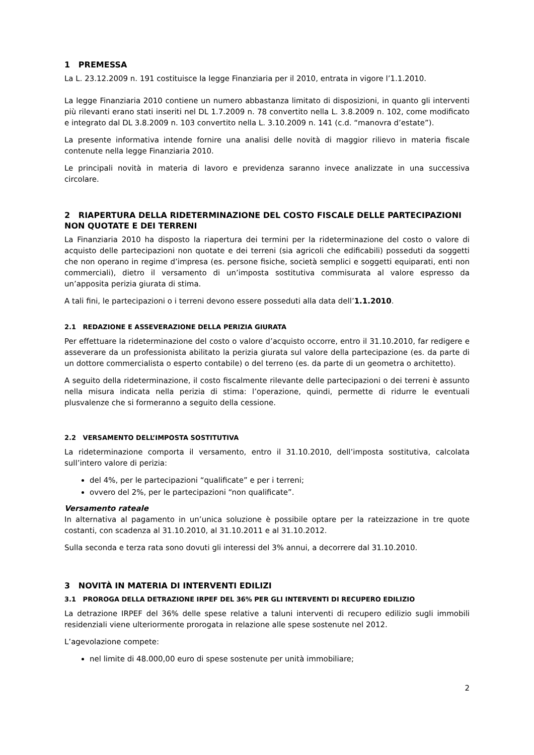1 PREMESSA
La L. 23.12.2009 n. 191 costituisce la legge Finanziaria per il 2010, entrata in vigore l’1.1.2010.
La legge Finanziaria 2010 contiene un numero abbastanza limitato di disposizioni, in quanto gli interventi più rilevanti erano stati inseriti nel DL 1.7.2009 n. 78 convertito nella L. 3.8.2009 n. 102, come modificato e integrato dal DL 3.8.2009 n. 103 convertito nella L. 3.10.2009 n. 141 (c.d. “manovra d’estate”).
La presente informativa intende fornire una analisi delle novità di maggior rilievo in materia fiscale contenute nella legge Finanziaria 2010.
Le principali novità in materia di lavoro e previdenza saranno invece analizzate in una successiva circolare.
2 RIAPERTURA DELLA RIDETERMINAZIONE DEL COSTO FISCALE DELLE PARTECIPAZIONI NON QUOTATE E DEI TERRENI
La Finanziaria 2010 ha disposto la riapertura dei termini per la rideterminazione del costo o valore di acquisto delle partecipazioni non quotate e dei terreni (sia agricoli che edificabili) posseduti da soggetti che non operano in regime d’impresa (es. persone fisiche, società semplici e soggetti equiparati, enti non commerciali), dietro il versamento di un’imposta sostitutiva commisurata al valore espresso da un’apposita perizia giurata di stima.
A tali fini, le partecipazioni o i terreni devono essere posseduti alla data dell’1.1.2010.
2.1 REDAZIONE E ASSEVERAZIONE DELLA PERIZIA GIURATA
Per effettuare la rideterminazione del costo o valore d’acquisto occorre, entro il 31.10.2010, far redigere e asseverare da un professionista abilitato la perizia giurata sul valore della partecipazione (es. da parte di un dottore commercialista o esperto contabile) o del terreno (es. da parte di un geometra o architetto).
A seguito della rideterminazione, il costo fiscalmente rilevante delle partecipazioni o dei terreni è assunto nella misura indicata nella perizia di stima: l’operazione, quindi, permette di ridurre le eventuali plusvalenze che si formeranno a seguito della cessione.
2.2 VERSAMENTO DELL’IMPOSTA SOSTITUTIVA
La rideterminazione comporta il versamento, entro il 31.10.2010, dell’imposta sostitutiva, calcolata sull’intero valore di perizia:
del 4%, per le partecipazioni “qualificate” e per i terreni;
ovvero del 2%, per le partecipazioni “non qualificate”.
Versamento rateale
In alternativa al pagamento in un’unica soluzione è possibile optare per la rateizzazione in tre quote costanti, con scadenza al 31.10.2010, al 31.10.2011 e al 31.10.2012.
Sulla seconda e terza rata sono dovuti gli interessi del 3% annui, a decorrere dal 31.10.2010.
3 NOVITÀ IN MATERIA DI INTERVENTI EDILIZI
3.1 PROROGA DELLA DETRAZIONE IRPEF DEL 36% PER GLI INTERVENTI DI RECUPERO EDILIZIO
La detrazione IRPEF del 36% delle spese relative a taluni interventi di recupero edilizio sugli immobili residenziali viene ulteriormente prorogata in relazione alle spese sostenute nel 2012.
L’agevolazione compete:
nel limite di 48.000,00 euro di spese sostenute per unità immobiliare;
2